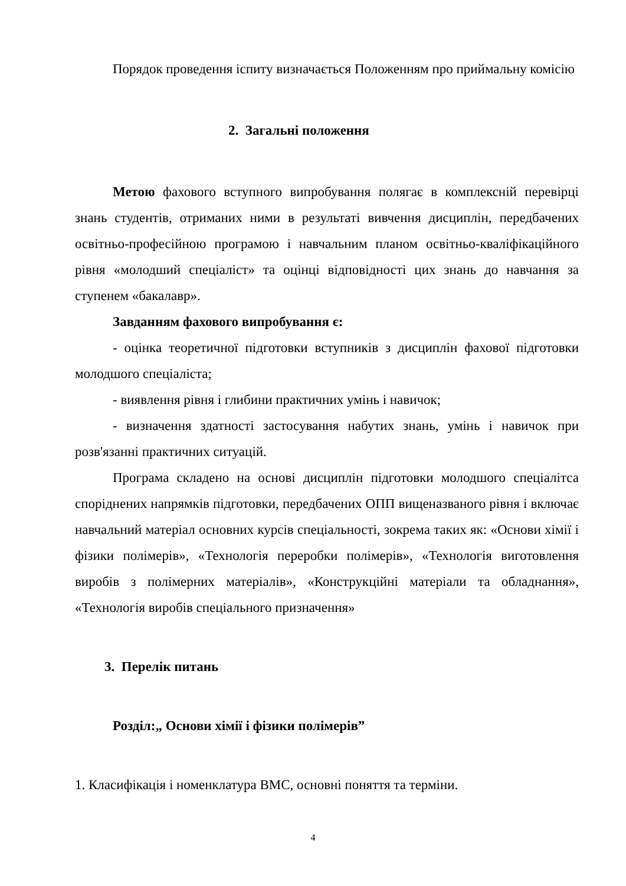Порядок проведення іспиту визначається Положенням про приймальну комісію
2. Загальні положення
Метою фахового вступного випробування полягає в комплексній перевірці знань студентів, отриманих ними в результаті вивчення дисциплін, передбачених освітньо-професійною програмою і навчальним планом освітньо-кваліфікаційного рівня «молодший спеціаліст» та оцінці відповідності цих знань до навчання за ступенем «бакалавр».
Завданням фахового випробування є:
- оцінка теоретичної підготовки вступників з дисциплін фахової підготовки молодшого спеціаліста;
- виявлення рівня і глибини практичних умінь і навичок;
- визначення здатності застосування набутих знань, умінь і навичок при розв'язанні практичних ситуацій.
Програма складено на основі дисциплін підготовки молодшого спеціалітса споріднених напрямків підготовки, передбачених ОПП вищеназваного рівня і включає навчальний матеріал основних курсів спеціальності, зокрема таких як: «Основи хімії і фізики полімерів», «Технологія переробки полімерів», «Технологія виготовлення виробів з полімерних матеріалів», «Конструкційні матеріали та обладнання», «Технологія виробів спеціального призначення»
3. Перелік питань
Розділ:„ Основи хімії і фізики полімерів”
1. Класифікація і номенклатура ВМС, основні поняття та терміни.
4